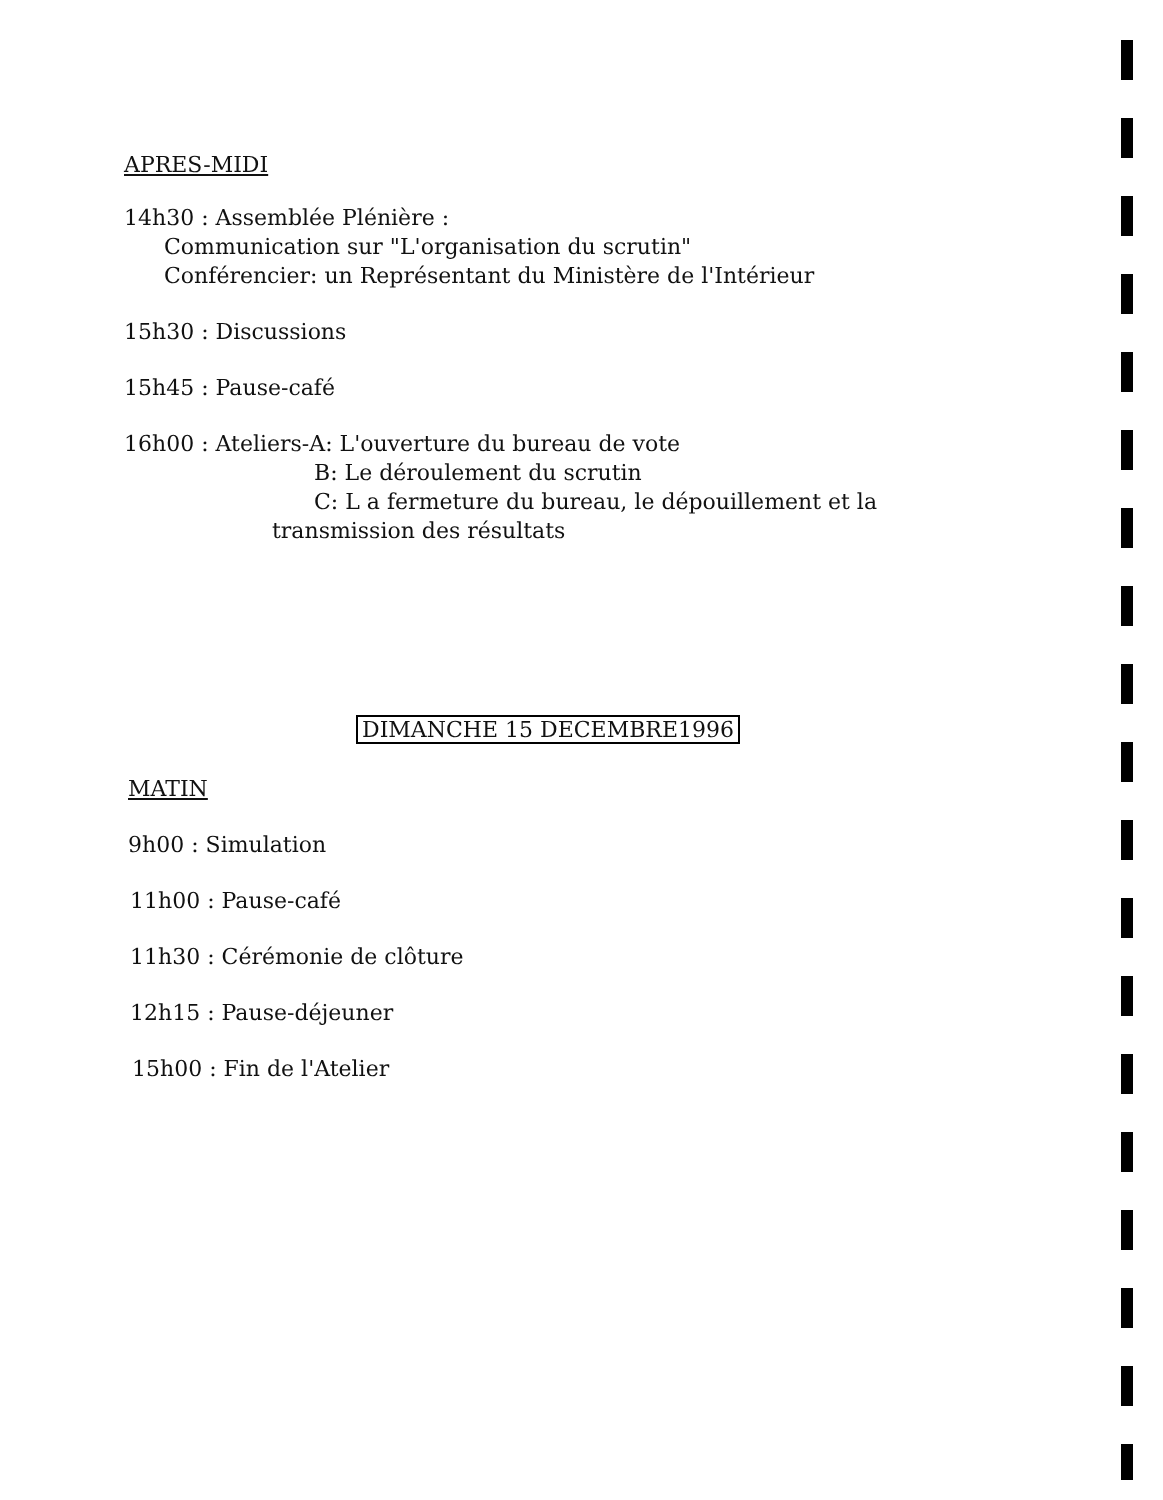APRES-MIDI
14h30 : Assemblée Plénière :
Communication sur "L'organisation du scrutin"
Conférencier: un Représentant du Ministère de l'Intérieur
15h30 : Discussions
15h45 : Pause-café
16h00 : Ateliers-A: L'ouverture du bureau de vote
B: Le déroulement du scrutin
C: L a fermeture du bureau, le dépouillement et la
transmission des résultats
DIMANCHE 15 DECEMBRE1996
MATIN
9h00 : Simulation
11h00 : Pause-café
11h30 : Cérémonie de clôture
12h15 : Pause-déjeuner
15h00 : Fin de l'Atelier